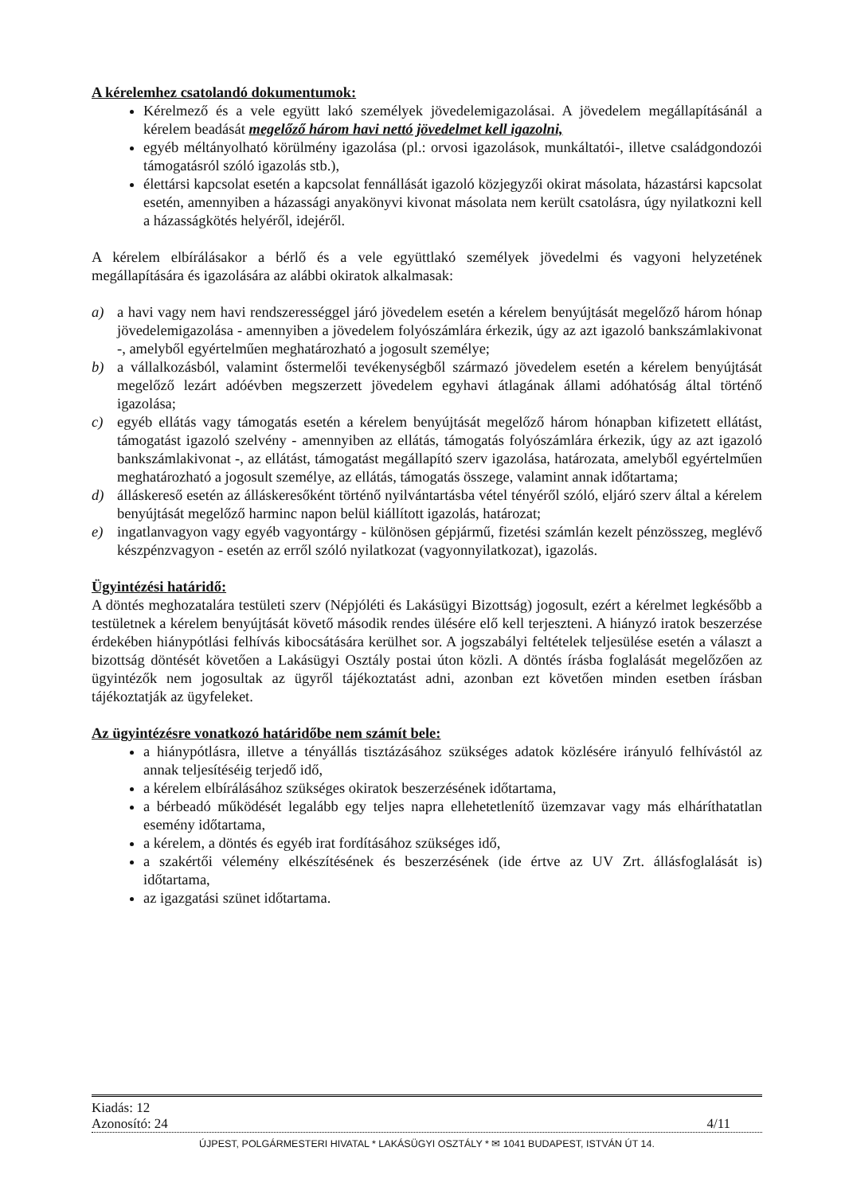A kérelemhez csatolandó dokumentumok:
Kérelmező és a vele együtt lakó személyek jövedelemigazolásai. A jövedelem megállapításánál a kérelem beadását megelőző három havi nettó jövedelmet kell igazolni,
egyéb méltányolható körülmény igazolása (pl.: orvosi igazolások, munkáltatói-, illetve családgondozói támogatásról szóló igazolás stb.),
élettársi kapcsolat esetén a kapcsolat fennállását igazoló közjegyzői okirat másolata, házastársi kapcsolat esetén, amennyiben a házassági anyakönyvi kivonat másolata nem került csatolásra, úgy nyilatkozni kell a házasságkötés helyéről, idejéről.
A kérelem elbírálásakor a bérlő és a vele együttlakó személyek jövedelmi és vagyoni helyzetének megállapítására és igazolására az alábbi okiratok alkalmasak:
a) a havi vagy nem havi rendszerességgel járó jövedelem esetén a kérelem benyújtását megelőző három hónap jövedelemigazolása - amennyiben a jövedelem folyószámlára érkezik, úgy az azt igazoló bankszámlakivonat -, amelyből egyértelműen meghatározható a jogosult személye;
b) a vállalkozásból, valamint őstermelői tevékenységből származó jövedelem esetén a kérelem benyújtását megelőző lezárt adóévben megszerzett jövedelem egyhavi átlagának állami adóhatóság által történő igazolása;
c) egyéb ellátás vagy támogatás esetén a kérelem benyújtását megelőző három hónapban kifizetett ellátást, támogatást igazoló szelvény - amennyiben az ellátás, támogatás folyószámlára érkezik, úgy az azt igazoló bankszámlakivonat -, az ellátást, támogatást megállapító szerv igazolása, határozata, amelyből egyértelműen meghatározható a jogosult személye, az ellátás, támogatás összege, valamint annak időtartama;
d) álláskereső esetén az álláskeresőként történő nyilvántartásba vétel tényéről szóló, eljáró szerv által a kérelem benyújtását megelőző harminc napon belül kiállított igazolás, határozat;
e) ingatlanvagyon vagy egyéb vagyontárgy - különösen gépjármű, fizetési számlán kezelt pénzösszeg, meglévő készpénzvagyon - esetén az erről szóló nyilatkozat (vagyonnyilatkozat), igazolás.
Ügyintézési határidő:
A döntés meghozatalára testületi szerv (Népjóléti és Lakásügyi Bizottság) jogosult, ezért a kérelmet legkésőbb a testületnek a kérelem benyújtását követő második rendes ülésére elő kell terjeszteni. A hiányzó iratok beszerzése érdekében hiánypótlási felhívás kibocsátására kerülhet sor. A jogszabályi feltételek teljesülése esetén a választ a bizottság döntését követően a Lakásügyi Osztály postai úton közli. A döntés írásba foglalását megelőzően az ügyintézők nem jogosultak az ügyről tájékoztatást adni, azonban ezt követően minden esetben írásban tájékoztatják az ügyfeleket.
Az ügyintézésre vonatkozó határidőbe nem számít bele:
a hiánypótlásra, illetve a tényállás tisztázásához szükséges adatok közlésére irányuló felhívástól az annak teljesítéséig terjedő idő,
a kérelem elbírálásához szükséges okiratok beszerzésének időtartama,
a bérbeadó működését legalább egy teljes napra ellehetetlenítő üzemzavar vagy más elháríthatatlan esemény időtartama,
a kérelem, a döntés és egyéb irat fordításához szükséges idő,
a szakértői vélemény elkészítésének és beszerzésének (ide értve az UV Zrt. állásfoglalását is) időtartama,
az igazgatási szünet időtartama.
Kiadás: 12
Azonosító: 24 4/11
ÚJPEST, POLGÁRMESTERI HIVATAL * LAKÁSÜGYI OSZTÁLY * ✉ 1041 BUDAPEST, ISTVÁN ÚT 14.